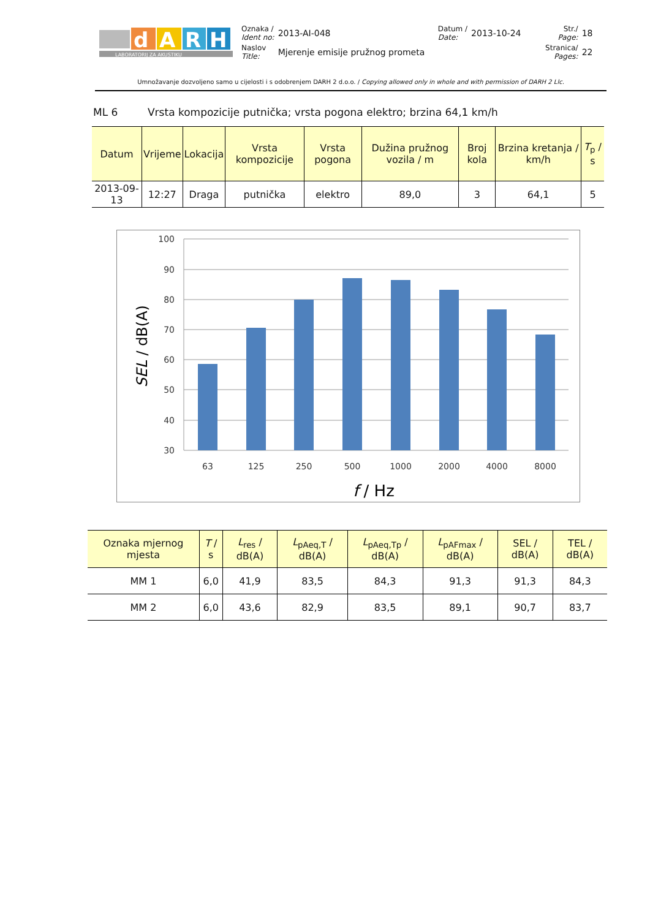| d A R H LABORATORIJ ZA AKUSTIKU | Oznaka / Ident no: | 2013-AI-048 | Datum / Date: | 2013-10-24 | Str./ Page: | 18 |
| | Naslov Title: | Mjerenje emisije pružnog prometa | | | Stranica/ Pages: | 22 |
Umnožavanje dozvoljeno samo u cijelosti i s odobrenjem DARH 2 d.o.o. / Copying allowed only in whole and with permission of DARH 2 Llc.
ML 6 Vrsta kompozicije putnička; vrsta pogona elektro; brzina 64,1 km/h
| Datum | Vrijeme | Lokacija | Vrsta kompozicije | Vrsta pogona | Dužina pružnog vozila / m | Broj kola | Brzina kretanja / km/h | T<sub>p</sub> / s |
| --- | --- | --- | --- | --- | --- | --- | --- | --- |
| 2013-09-13 | 12:27 | Draga | putnička | elektro | 89,0 | 3 | 64,1 | 5 |
100
90
80
70
60
50
40
30
63
125
250
500
1000
2000
4000
8000
f / Hz
SEL / dB(A)
| Oznaka mjernog mjesta | T / s | L<sub>res</sub> / dB(A) | L<sub>pAeq,T</sub> / dB(A) | L<sub>pAeq,Tp</sub> / dB(A) | L<sub>pAFmax</sub> / dB(A) | SEL / dB(A) | TEL / dB(A) |
| --- | --- | --- | --- | --- | --- | --- | --- |
| MM 1 | 6,0 | 41,9 | 83,5 | 84,3 | 91,3 | 91,3 | 84,3 |
| MM 2 | 6,0 | 43,6 | 82,9 | 83,5 | 89,1 | 90,7 | 83,7 |